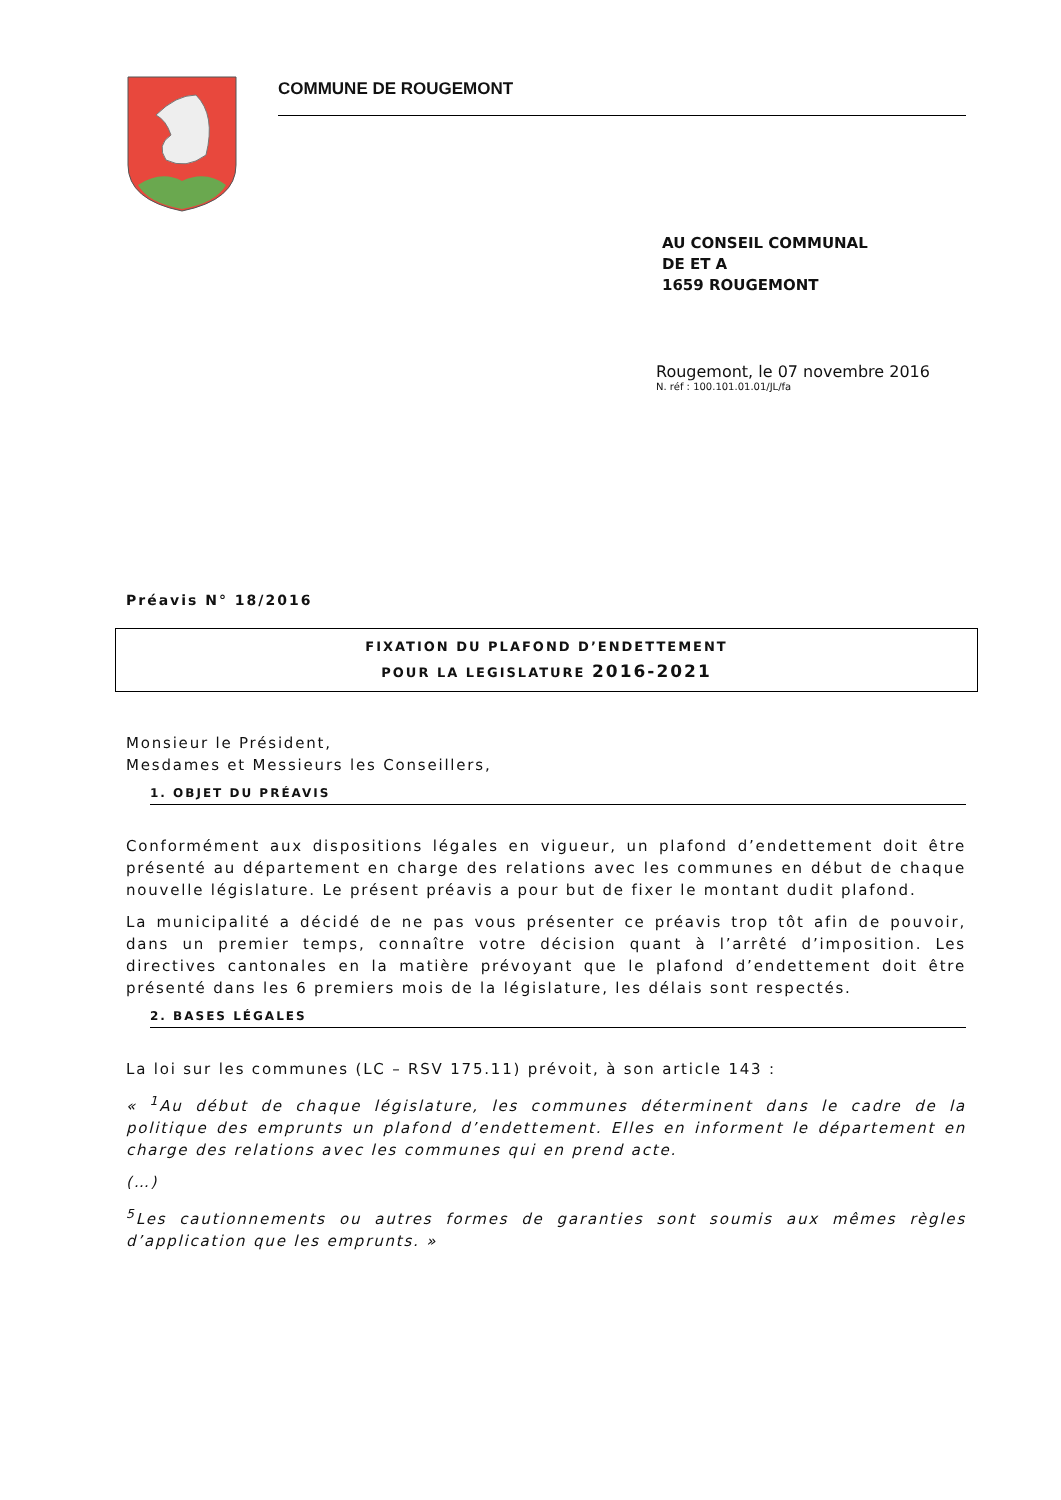COMMUNE DE ROUGEMONT
AU CONSEIL COMMUNAL
DE ET A
1659 ROUGEMONT
Rougemont, le 07 novembre 2016
N. réf : 100.101.01.01/JL/fa
Préavis N° 18/2016
FIXATION DU PLAFOND D’ENDETTEMENT
POUR LA LEGISLATURE 2016-2021
Monsieur le Président,
Mesdames et Messieurs les Conseillers,
1. OBJET DU PRÉAVIS
Conformément aux dispositions légales en vigueur, un plafond d’endettement doit être présenté au département en charge des relations avec les communes en début de chaque nouvelle législature. Le présent préavis a pour but de fixer le montant dudit plafond.
La municipalité a décidé de ne pas vous présenter ce préavis trop tôt afin de pouvoir, dans un premier temps, connaître votre décision quant à l’arrêté d’imposition. Les directives cantonales en la matière prévoyant que le plafond d’endettement doit être présenté dans les 6 premiers mois de la législature, les délais sont respectés.
2. BASES LÉGALES
La loi sur les communes (LC – RSV 175.11) prévoit, à son article 143 :
« <sup>1</sup>Au début de chaque législature, les communes déterminent dans le cadre de la politique des emprunts un plafond d’endettement. Elles en informent le département en charge des relations avec les communes qui en prend acte.
(…)
<sup>5</sup> Les cautionnements ou autres formes de garanties sont soumis aux mêmes règles d’application que les emprunts. »